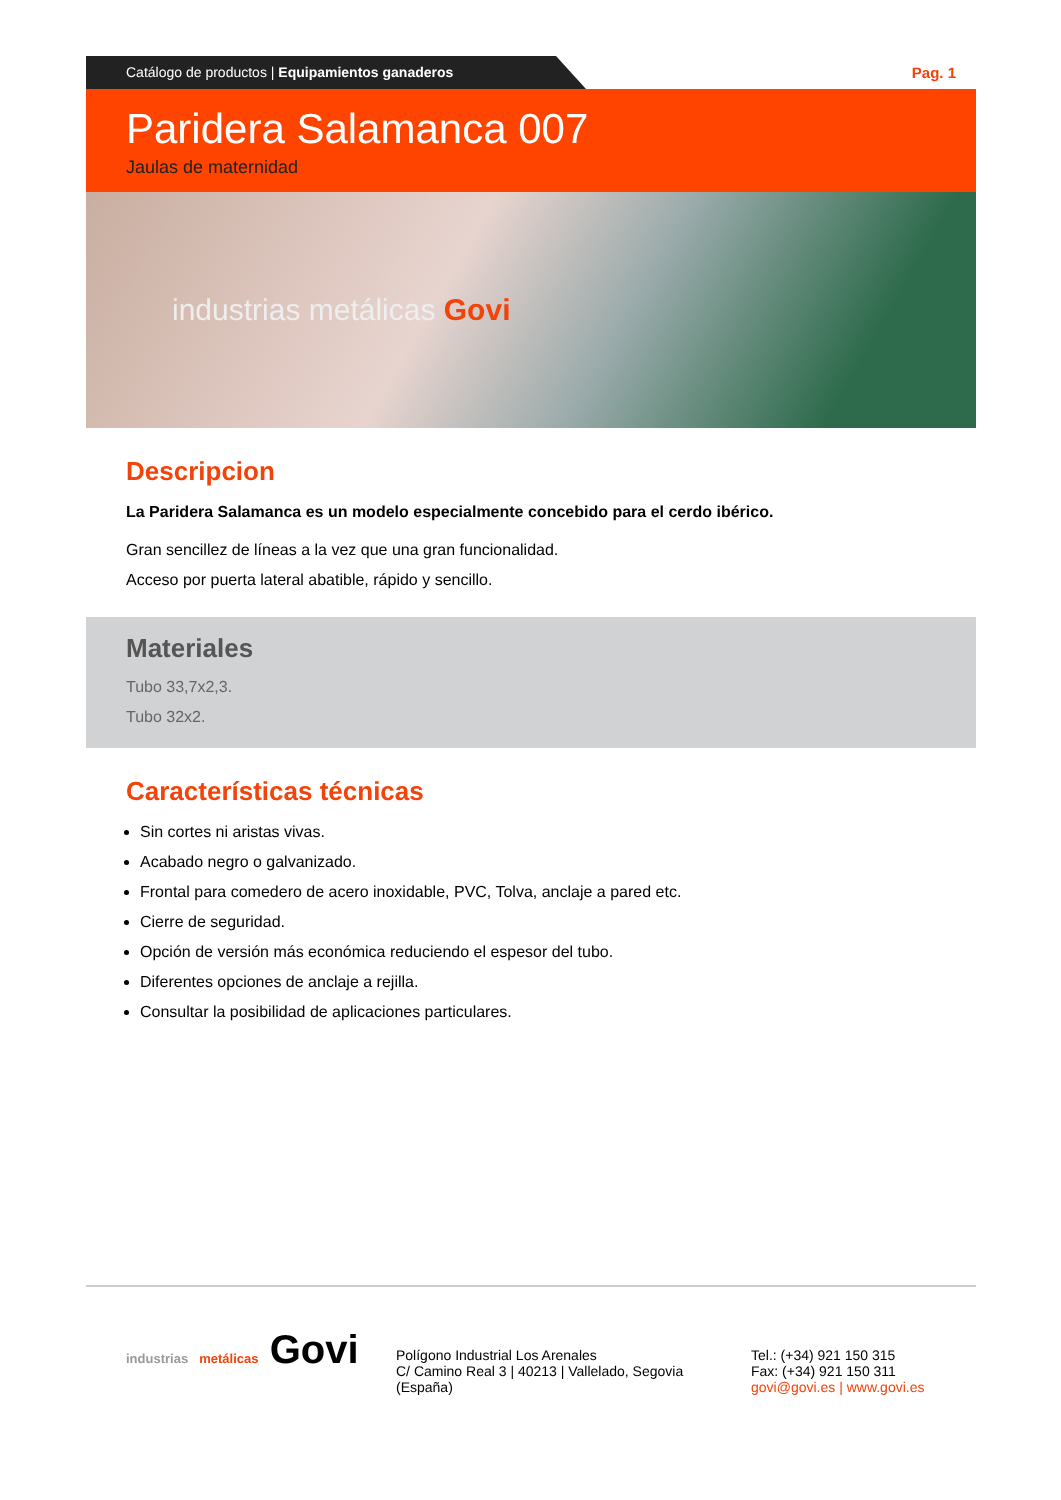Catálogo de productos | Equipamientos ganaderos
Pag. 1
Paridera Salamanca 007
Jaulas de maternidad
industrias metálicas Govi
Descripcion
La Paridera Salamanca es un modelo especialmente concebido para el cerdo ibérico.
Gran sencillez de líneas a la vez que una gran funcionalidad.
Acceso por puerta lateral abatible, rápido y sencillo.
Materiales
Tubo 33,7x2,3.
Tubo 32x2.
Características técnicas
Sin cortes ni aristas vivas.
Acabado negro o galvanizado.
Frontal para comedero de acero inoxidable, PVC, Tolva, anclaje a pared etc.
Cierre de seguridad.
Opción de versión más económica reduciendo el espesor del tubo.
Diferentes opciones de anclaje a rejilla.
Consultar la posibilidad de aplicaciones particulares.
industrias metálicas Govi
Polígono Industrial Los Arenales
C/ Camino Real 3 | 40213 | Vallelado, Segovia
(España)
Tel.: (+34) 921 150 315
Fax: (+34) 921 150 311
govi@govi.es | www.govi.es